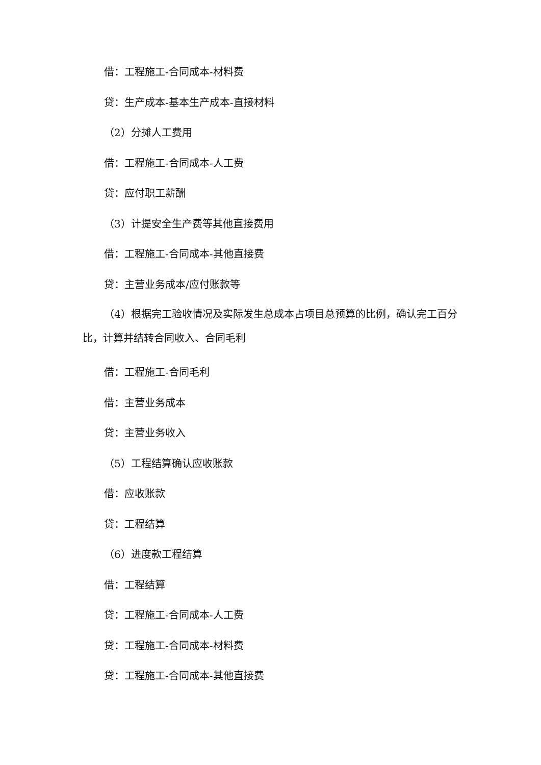借：工程施工-合同成本-材料费
贷：生产成本-基本生产成本-直接材料
（2）分摊人工费用
借：工程施工-合同成本-人工费
贷：应付职工薪酬
（3）计提安全生产费等其他直接费用
借：工程施工-合同成本-其他直接费
贷：主营业务成本/应付账款等
（4）根据完工验收情况及实际发生总成本占项目总预算的比例，确认完工百分比，计算并结转合同收入、合同毛利
借：工程施工-合同毛利
借：主营业务成本
贷：主营业务收入
（5）工程结算确认应收账款
借：应收账款
贷：工程结算
（6）进度款工程结算
借：工程结算
贷：工程施工-合同成本-人工费
贷：工程施工-合同成本-材料费
贷：工程施工-合同成本-其他直接费